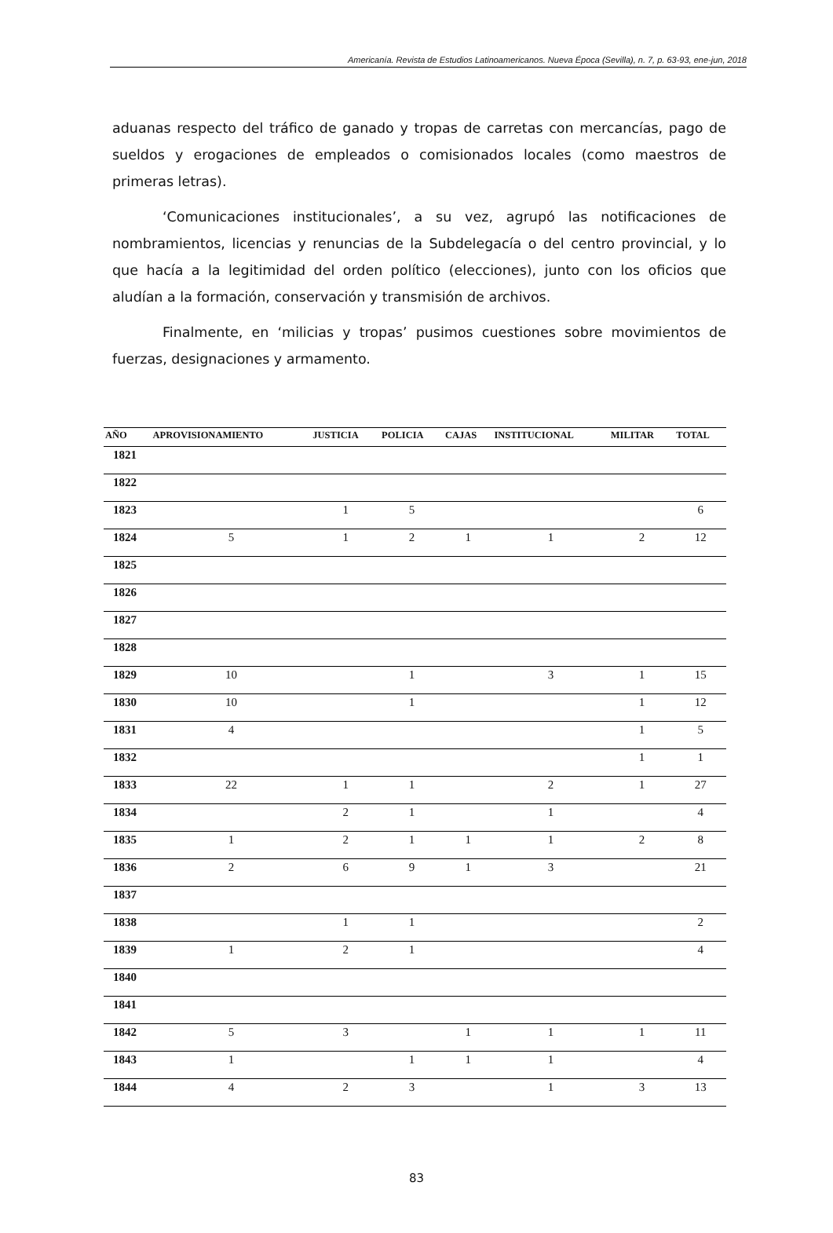Americanía. Revista de Estudios Latinoamericanos. Nueva Época (Sevilla), n. 7, p. 63-93, ene-jun, 2018
aduanas respecto del tráfico de ganado y tropas de carretas con mercancías, pago de sueldos y erogaciones de empleados o comisionados locales (como maestros de primeras letras).
‘Comunicaciones institucionales’, a su vez, agrupó las notificaciones de nombramientos, licencias y renuncias de la Subdelegacía o del centro provincial, y lo que hacía a la legitimidad del orden político (elecciones), junto con los oficios que aludían a la formación, conservación y transmisión de archivos.
Finalmente, en ‘milicias y tropas’ pusimos cuestiones sobre movimientos de fuerzas, designaciones y armamento.
| AÑO | APROVISIONAMIENTO | JUSTICIA | POLICIA | CAJAS | INSTITUCIONAL | MILITAR | TOTAL |
| --- | --- | --- | --- | --- | --- | --- | --- |
| 1821 | | | | | | | |
| 1822 | | | | | | | |
| 1823 | | 1 | 5 | | | | 6 |
| 1824 | 5 | 1 | 2 | 1 | 1 | 2 | 12 |
| 1825 | | | | | | | |
| 1826 | | | | | | | |
| 1827 | | | | | | | |
| 1828 | | | | | | | |
| 1829 | 10 | | 1 | | 3 | 1 | 15 |
| 1830 | 10 | | 1 | | | 1 | 12 |
| 1831 | 4 | | | | | 1 | 5 |
| 1832 | | | | | | 1 | 1 |
| 1833 | 22 | 1 | 1 | | 2 | 1 | 27 |
| 1834 | | 2 | 1 | | 1 | | 4 |
| 1835 | 1 | 2 | 1 | 1 | 1 | 2 | 8 |
| 1836 | 2 | 6 | 9 | 1 | 3 | | 21 |
| 1837 | | | | | | | |
| 1838 | | 1 | 1 | | | | 2 |
| 1839 | 1 | 2 | 1 | | | | 4 |
| 1840 | | | | | | | |
| 1841 | | | | | | | |
| 1842 | 5 | 3 | | 1 | 1 | 1 | 11 |
| 1843 | 1 | | 1 | 1 | 1 | | 4 |
| 1844 | 4 | 2 | 3 | | 1 | 3 | 13 |
83